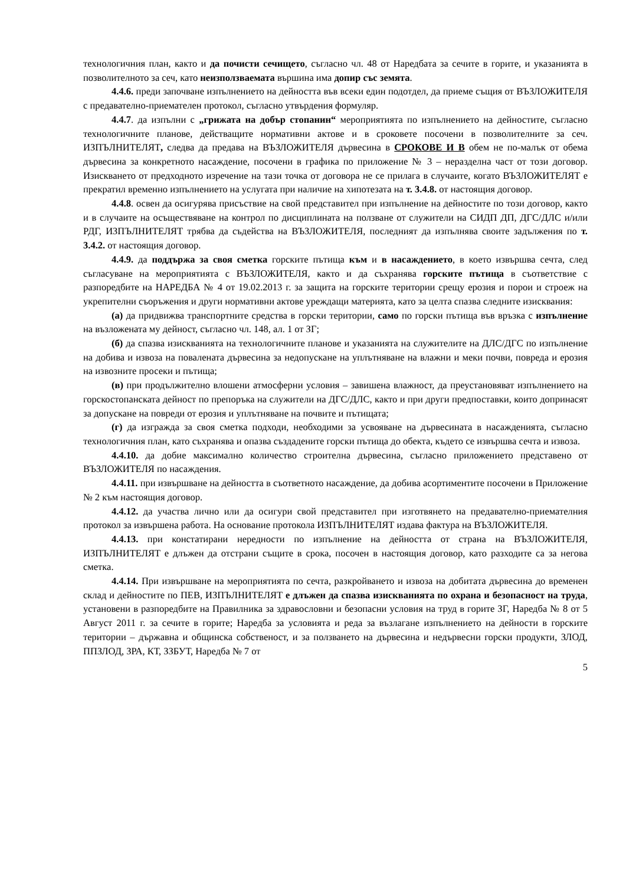технологичния план, както и да почисти сечището, съгласно чл. 48 от Наредбата за сечите в горите, и указанията в позволителното за сеч, като неизползваемата вършина има допир със земята.
4.4.6. преди започване изпълнението на дейността във всеки един подотдел, да приеме същия от ВЪЗЛОЖИТЕЛЯ с предавателно-приемателен протокол, съгласно утвърдения формуляр.
4.4.7. да изпълни с „грижата на добър стопанин“ мероприятията по изпълнението на дейностите, съгласно технологичните планове, действащите нормативни актове и в сроковете посочени в позволителните за сеч. ИЗПЪЛНИТЕЛЯТ, следва да предава на ВЪЗЛОЖИТЕЛЯ дървесина в СРОКОВЕ И В обем не по-малък от обема дървесина за конкретното насаждение, посочени в графика по приложение № 3 – неразделна част от този договор. Изискването от предходното изречение на тази точка от договора не се прилага в случаите, когато ВЪЗЛОЖИТЕЛЯТ е прекратил временно изпълнението на услугата при наличие на хипотезата на т. 3.4.8. от настоящия договор.
4.4.8. освен да осигурява присъствие на свой представител при изпълнение на дейностите по този договор, както и в случаите на осъществяване на контрол по дисциплината на ползване от служители на СИДП ДП, ДГС/ДЛС и/или РДГ, ИЗПЪЛНИТЕЛЯТ трябва да съдейства на ВЪЗЛОЖИТЕЛЯ, последният да изпълнява своите задължения по т. 3.4.2. от настоящия договор.
4.4.9. да поддържа за своя сметка горските пътища към и в насаждението, в което извършва сечта, след съгласуване на мероприятията с ВЪЗЛОЖИТЕЛЯ, както и да съхранява горските пътища в съответствие с разпоредбите на НАРЕДБА № 4 от 19.02.2013 г. за защита на горските територии срещу ерозия и порои и строеж на укрепителни съоръжения и други нормативни актове уреждащи материята, като за целта спазва следните изисквания:
(а) да придвижва транспортните средства в горски територии, само по горски пътища във връзка с изпълнение на възложената му дейност, съгласно чл. 148, ал. 1 от ЗГ;
(б) да спазва изискванията на технологичните планове и указанията на служителите на ДЛС/ДГС по изпълнение на добива и извоза на повалената дървесина за недопускане на уплътняване на влажни и меки почви, повреда и ерозия на извозните просеки и пътища;
(в) при продължително влошени атмосферни условия – завишена влажност, да преустановяват изпълнението на горскостопанската дейност по препоръка на служители на ДГС/ДЛС, както и при други предпоставки, които допринасят за допускане на повреди от ерозия и уплътняване на почвите и пътищата;
(г) да изгражда за своя сметка подходи, необходими за усвояване на дървесината в насажденията, съгласно технологичния план, като съхранява и опазва създадените горски пътища до обекта, където се извършва сечта и извоза.
4.4.10. да добие максимално количество строителна дървесина, съгласно приложението представено от ВЪЗЛОЖИТЕЛЯ по насаждения.
4.4.11. при извършване на дейността в съответното насаждение, да добива асортиментите посочени в Приложение № 2 към настоящия договор.
4.4.12. да участва лично или да осигури свой представител при изготвянето на предавателно-приемателния протокол за извършена работа. На основание протокола ИЗПЪЛНИТЕЛЯТ издава фактура на ВЪЗЛОЖИТЕЛЯ.
4.4.13. при констатирани нередности по изпълнение на дейността от страна на ВЪЗЛОЖИТЕЛЯ, ИЗПЪЛНИТЕЛЯТ е длъжен да отстрани същите в срока, посочен в настоящия договор, като разходите са за негова сметка.
4.4.14. При извършване на мероприятията по сечта, разкройването и извоза на добитата дървесина до временен склад и дейностите по ПЕВ, ИЗПЪЛНИТЕЛЯТ е длъжен да спазва изискванията по охрана и безопасност на труда, установени в разпоредбите на Правилника за здравословни и безопасни условия на труд в горите ЗГ, Наредба № 8 от 5 Август 2011 г. за сечите в горите; Наредба за условията и реда за възлагане изпълнението на дейности в горските територии – държавна и общинска собственост, и за ползването на дървесина и недървесни горски продукти, ЗЛОД, ППЗЛОД, ЗРА, КТ, ЗЗБУТ, Наредба № 7 от
5